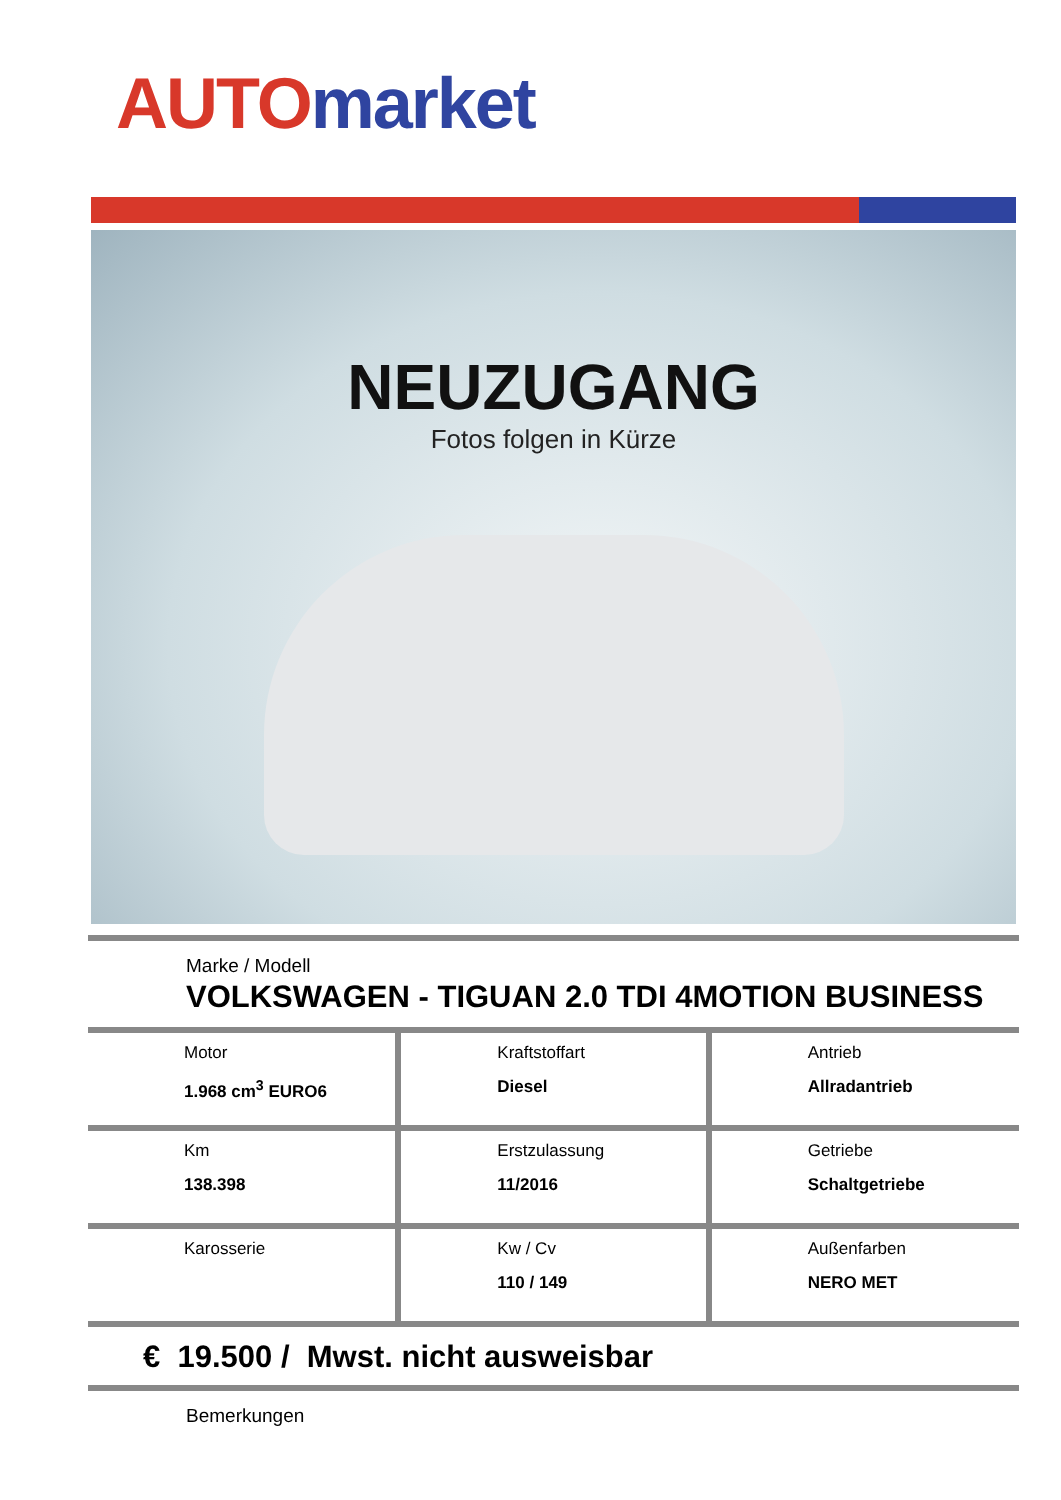AUTO market
NEUZUGANG
Fotos folgen in Kürze
Marke / Modell
VOLKSWAGEN - TIGUAN 2.0 TDI 4MOTION BUSINESS
| Motor 1.968 cm<sup>3</sup> EURO6 | Kraftstoffart Diesel | Antrieb Allradantrieb |
| Km 138.398 | Erstzulassung 11/2016 | Getriebe Schaltgetriebe |
| Karosserie | Kw / Cv 110 / 149 | Außenfarben NERO MET |
€ 19.500 / Mwst. nicht ausweisbar
Bemerkungen